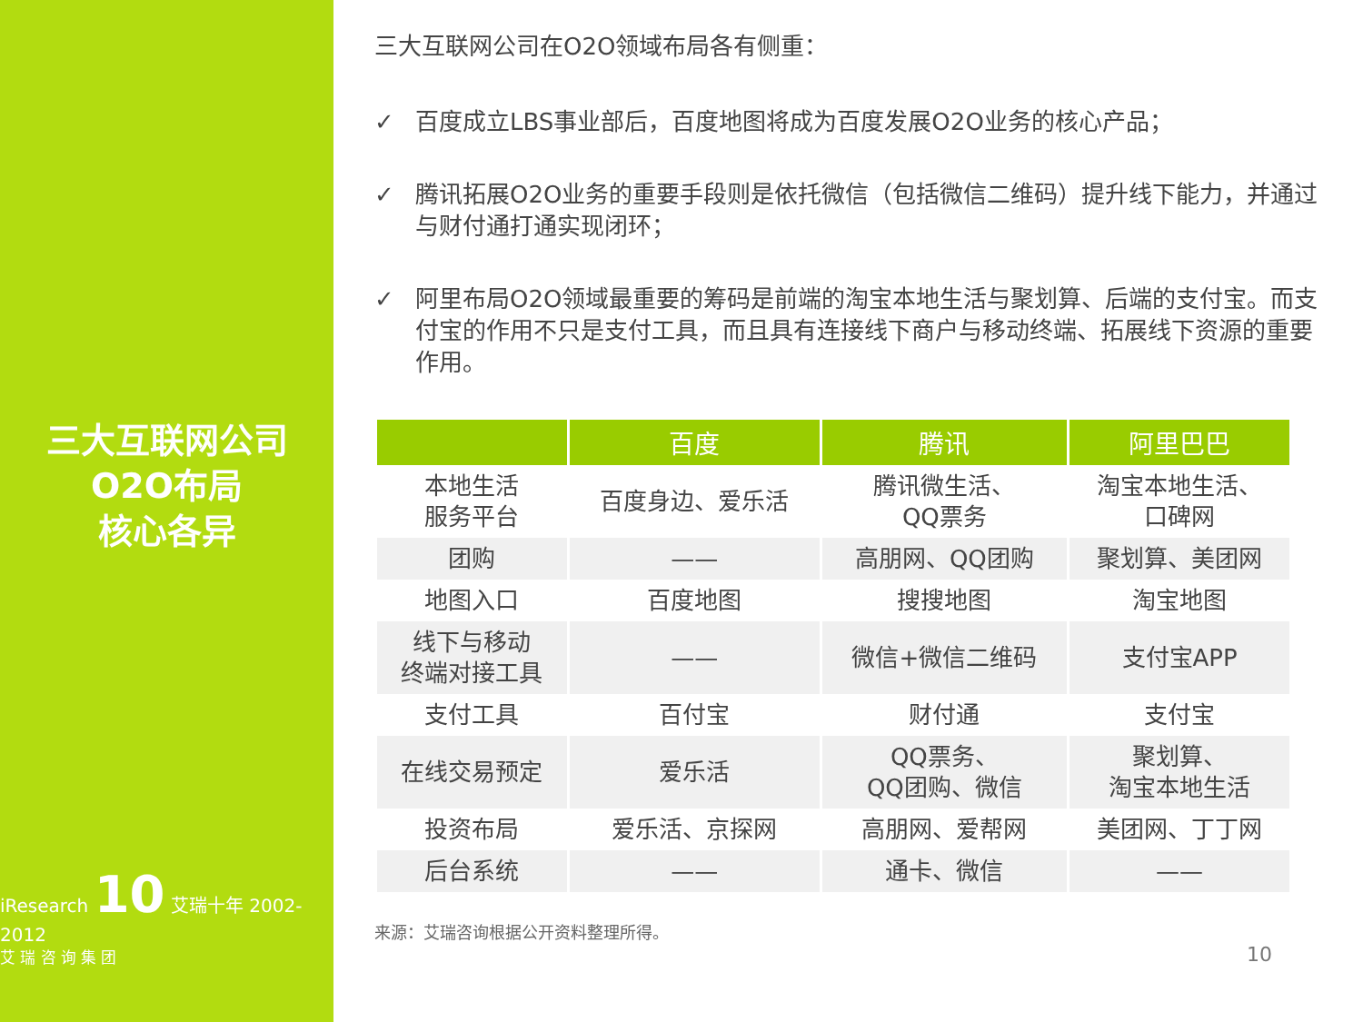三大互联网公司
O2O布局
核心各异
iResearch 10 艾瑞十年 2002-2012
艾 瑞 咨 询 集 团
三大互联网公司在O2O领域布局各有侧重：
✓ 百度成立LBS事业部后，百度地图将成为百度发展O2O业务的核心产品；
✓ 腾讯拓展O2O业务的重要手段则是依托微信（包括微信二维码）提升线下能力，并通过与财付通打通实现闭环；
✓ 阿里布局O2O领域最重要的筹码是前端的淘宝本地生活与聚划算、后端的支付宝。而支付宝的作用不只是支付工具，而且具有连接线下商户与移动终端、拓展线下资源的重要作用。
| | 百度 | 腾讯 | 阿里巴巴 |
| --- | --- | --- | --- |
| 本地生活 服务平台 | 百度身边、爱乐活 | 腾讯微生活、 QQ票务 | 淘宝本地生活、 口碑网 |
| 团购 | —— | 高朋网、QQ团购 | 聚划算、美团网 |
| 地图入口 | 百度地图 | 搜搜地图 | 淘宝地图 |
| 线下与移动 终端对接工具 | —— | 微信+微信二维码 | 支付宝APP |
| 支付工具 | 百付宝 | 财付通 | 支付宝 |
| 在线交易预定 | 爱乐活 | QQ票务、 QQ团购、微信 | 聚划算、 淘宝本地生活 |
| 投资布局 | 爱乐活、京探网 | 高朋网、爱帮网 | 美团网、丁丁网 |
| 后台系统 | —— | 通卡、微信 | —— |
来源：艾瑞咨询根据公开资料整理所得。
10